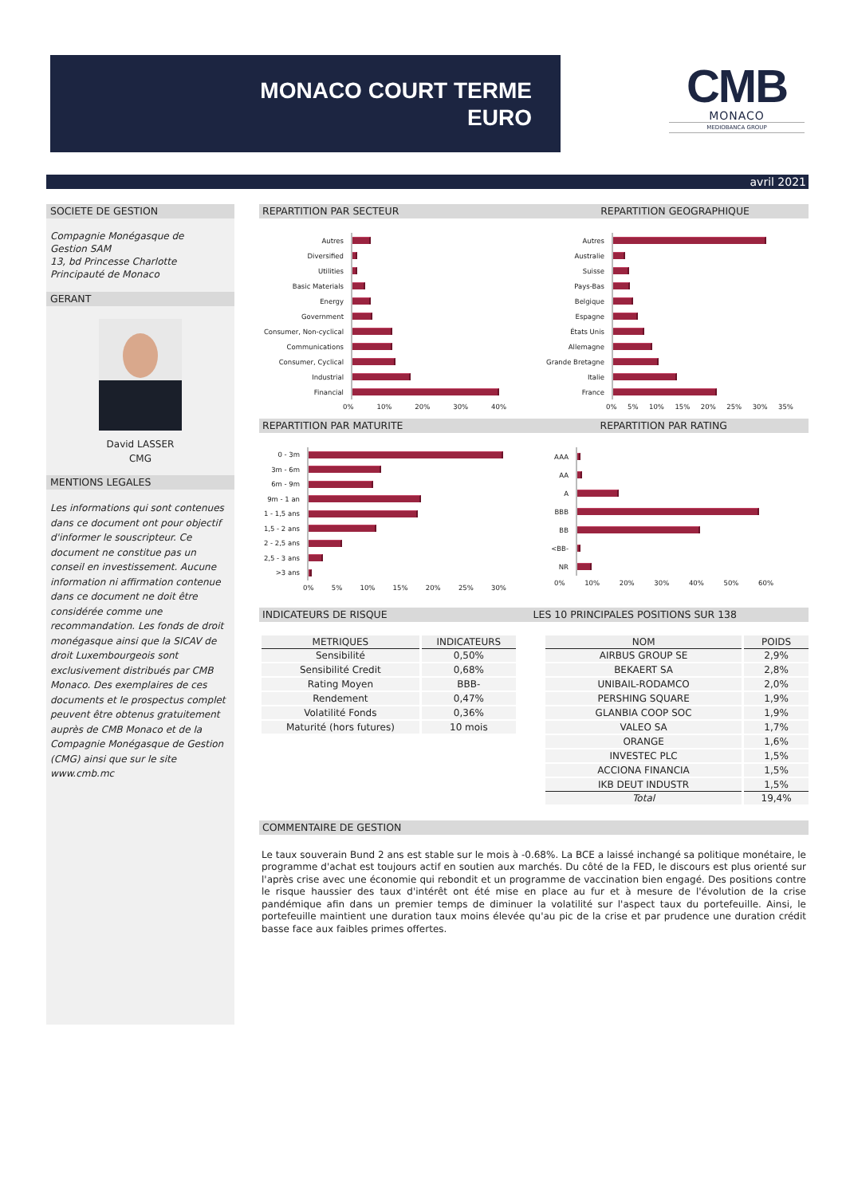MONACO COURT TERME
EURO
CMB
MONACO
MEDIOBANCA GROUP
avril 2021
SOCIETE DE GESTION
Compagnie Monégasque de
Gestion SAM
13, bd Princesse Charlotte
Principauté de Monaco
GERANT
David LASSER
CMG
MENTIONS LEGALES
Les informations qui sont contenues dans ce document ont pour objectif d'informer le souscripteur. Ce document ne constitue pas un conseil en investissement. Aucune information ni affirmation contenue dans ce document ne doit être considérée comme une recommandation. Les fonds de droit monégasque ainsi que la SICAV de droit Luxembourgeois sont exclusivement distribués par CMB Monaco. Des exemplaires de ces documents et le prospectus complet peuvent être obtenus gratuitement auprès de CMB Monaco et de la Compagnie Monégasque de Gestion (CMG) ainsi que sur le site www.cmb.mc
REPARTITION PAR SECTEUR REPARTITION GEOGRAPHIQUE
Autres
Diversified
Utilities
Basic Materials
Energy
Government
Consumer, Non-cyclical
Communications
Consumer, Cyclical
Industrial
Financial
0% 10% 20% 30% 40%
Autres
Australie
Suisse
Pays-Bas
Belgique
Espagne
États Unis
Allemagne
Grande Bretagne
Italie
France
0% 5% 10% 15% 20% 25% 30% 35%
REPARTITION PAR MATURITE REPARTITION PAR RATING
0 - 3m
3m - 6m
6m - 9m
9m - 1 an
1 - 1,5 ans
1,5 - 2 ans
2 - 2,5 ans
2,5 - 3 ans
>3 ans
0% 5% 10% 15% 20% 25% 30%
AAA
AA
A
BBB
BB
<BB-
NR
0% 10% 20% 30% 40% 50% 60%
INDICATEURS DE RISQUE LES 10 PRINCIPALES POSITIONS SUR 138
| METRIQUES | INDICATEURS |
| --- | --- |
| Sensibilité | 0,50% |
| Sensibilité Credit | 0,68% |
| Rating Moyen | BBB- |
| Rendement | 0,47% |
| Volatilité Fonds | 0,36% |
| Maturité (hors futures) | 10 mois |
| NOM | POIDS |
| --- | --- |
| AIRBUS GROUP SE | 2,9% |
| BEKAERT SA | 2,8% |
| UNIBAIL-RODAMCO | 2,0% |
| PERSHING SQUARE | 1,9% |
| GLANBIA COOP SOC | 1,9% |
| VALEO SA | 1,7% |
| ORANGE | 1,6% |
| INVESTEC PLC | 1,5% |
| ACCIONA FINANCIA | 1,5% |
| IKB DEUT INDUSTR | 1,5% |
| Total | 19,4% |
COMMENTAIRE DE GESTION
Le taux souverain Bund 2 ans est stable sur le mois à -0.68%. La BCE a laissé inchangé sa politique monétaire, le programme d'achat est toujours actif en soutien aux marchés. Du côté de la FED, le discours est plus orienté sur l'après crise avec une économie qui rebondit et un programme de vaccination bien engagé. Des positions contre le risque haussier des taux d'intérêt ont été mise en place au fur et à mesure de l'évolution de la crise pandémique afin dans un premier temps de diminuer la volatilité sur l'aspect taux du portefeuille. Ainsi, le portefeuille maintient une duration taux moins élevée qu'au pic de la crise et par prudence une duration crédit basse face aux faibles primes offertes.